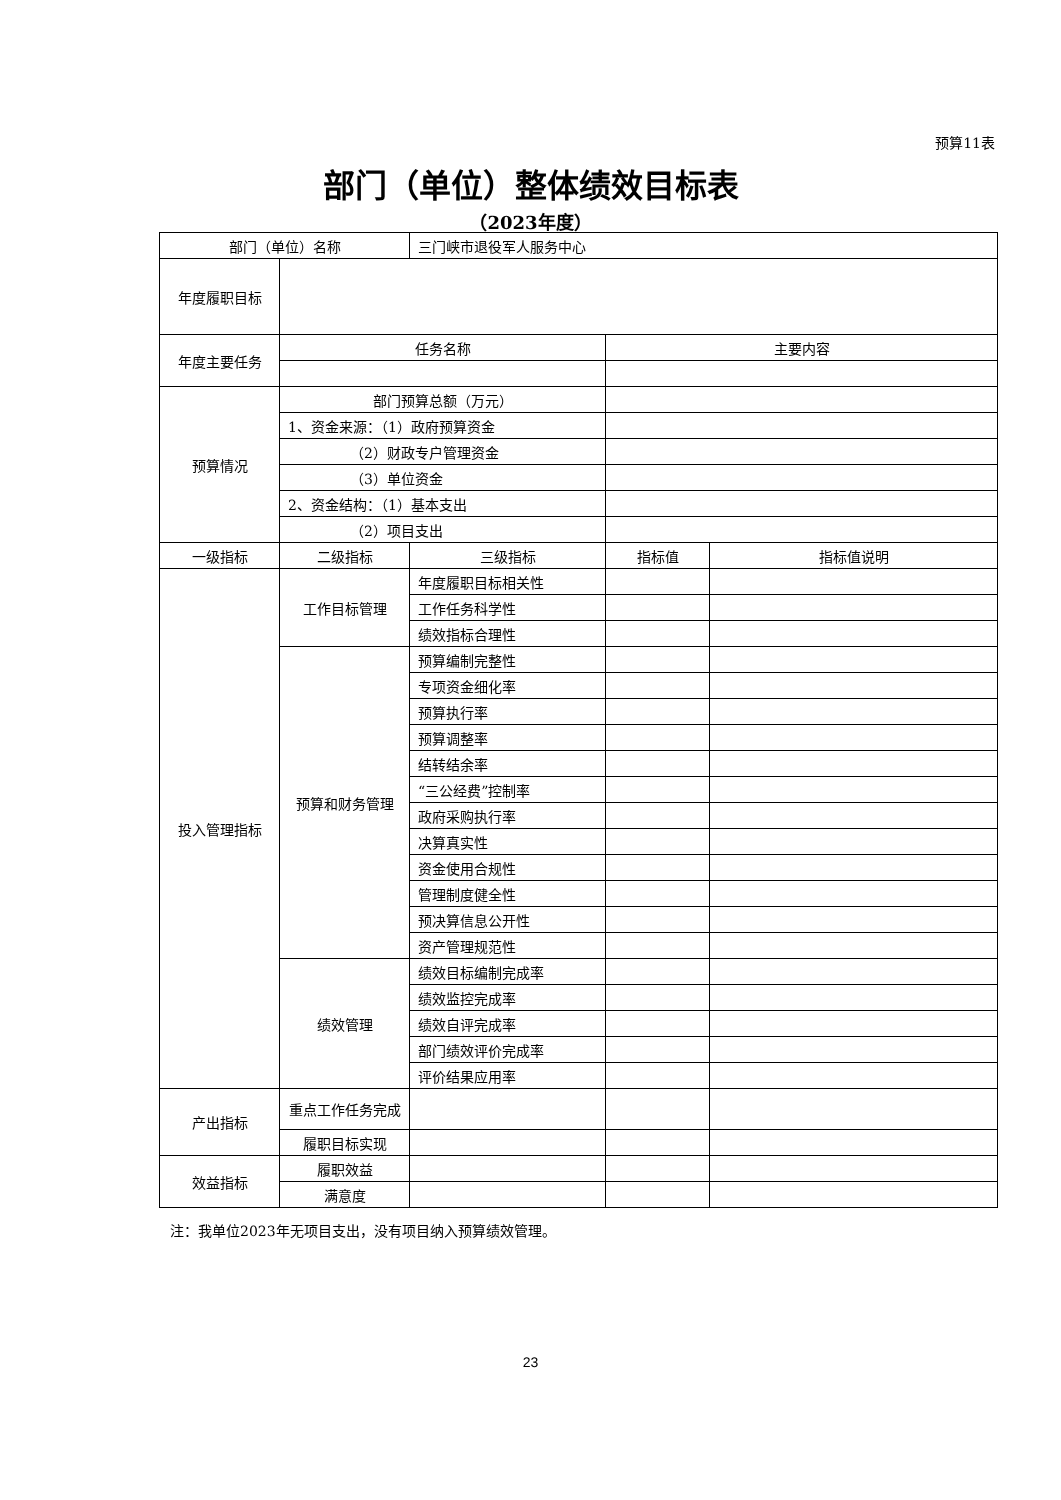预算11表
部门（单位）整体绩效目标表
（2023年度）
| 部门（单位）名称 | | 三门峡市退役军人服务中心 | | |
| 年度履职目标 | | | | |
| 年度主要任务 | 任务名称 | | 主要内容 | |
| 预算情况 | 部门预算总额（万元） | | | |
| | 1、资金来源：（1）政府预算资金 | | | |
| | （2）财政专户管理资金 | | | |
| | （3）单位资金 | | | |
| | 2、资金结构：（1）基本支出 | | | |
| | （2）项目支出 | | | |
| 一级指标 | 二级指标 | 三级指标 | 指标值 | 指标值说明 |
| 投入管理指标 | 工作目标管理 | 年度履职目标相关性 | | |
| | | 工作任务科学性 | | |
| | | 绩效指标合理性 | | |
| | 预算和财务管理 | 预算编制完整性 | | |
| | | 专项资金细化率 | | |
| | | 预算执行率 | | |
| | | 预算调整率 | | |
| | | 结转结余率 | | |
| | | “三公经费”控制率 | | |
| | | 政府采购执行率 | | |
| | | 决算真实性 | | |
| | | 资金使用合规性 | | |
| | | 管理制度健全性 | | |
| | | 预决算信息公开性 | | |
| | | 资产管理规范性 | | |
| | 绩效管理 | 绩效目标编制完成率 | | |
| | | 绩效监控完成率 | | |
| | | 绩效自评完成率 | | |
| | | 部门绩效评价完成率 | | |
| | | 评价结果应用率 | | |
| 产出指标 | 重点工作任务完成 | | | |
| | 履职目标实现 | | | |
| 效益指标 | 履职效益 | | | |
| | 满意度 | | | |
注：我单位2023年无项目支出，没有项目纳入预算绩效管理。
23